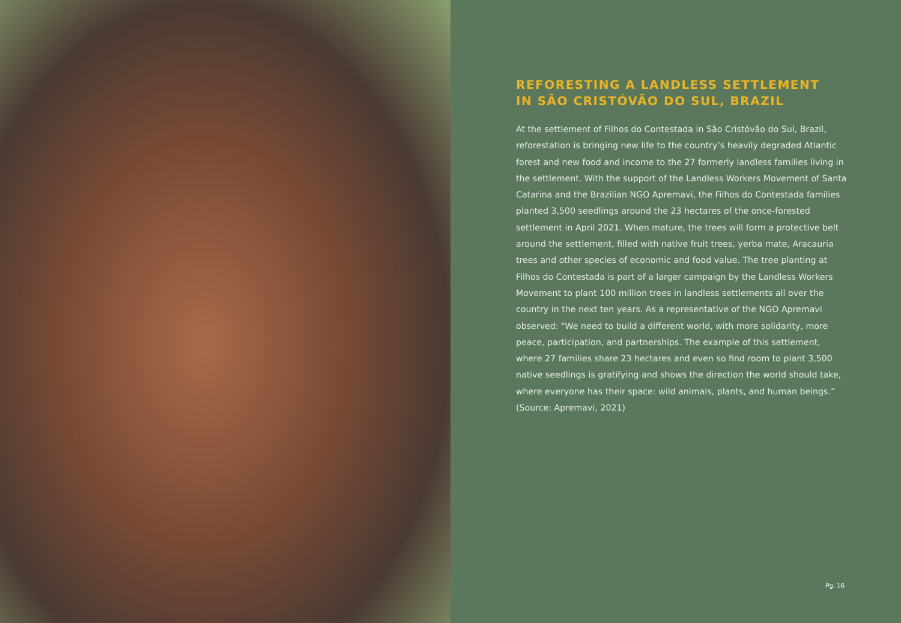REFORESTING A LANDLESS SETTLEMENT
IN SÃO CRISTÓVÃO DO SUL, BRAZIL
At the settlement of Filhos do Contestada in São Cristóvão do Sul, Brazil, reforestation is bringing new life to the country’s heavily degraded Atlantic forest and new food and income to the 27 formerly landless families living in the settlement. With the support of the Landless Workers Movement of Santa Catarina and the Brazilian NGO Apremavi, the Filhos do Contestada families planted 3,500 seedlings around the 23 hectares of the once-forested settlement in April 2021. When mature, the trees will form a protective belt around the settlement, filled with native fruit trees, yerba mate, Aracauria trees and other species of economic and food value. The tree planting at Filhos do Contestada is part of a larger campaign by the Landless Workers Movement to plant 100 million trees in landless settlements all over the country in the next ten years. As a representative of the NGO Apremavi observed: "We need to build a different world, with more solidarity, more peace, participation, and partnerships. The example of this settlement, where 27 families share 23 hectares and even so find room to plant 3,500 native seedlings is gratifying and shows the direction the world should take, where everyone has their space: wild animals, plants, and human beings.” (Source: Apremavi, 2021)
Pg. 16